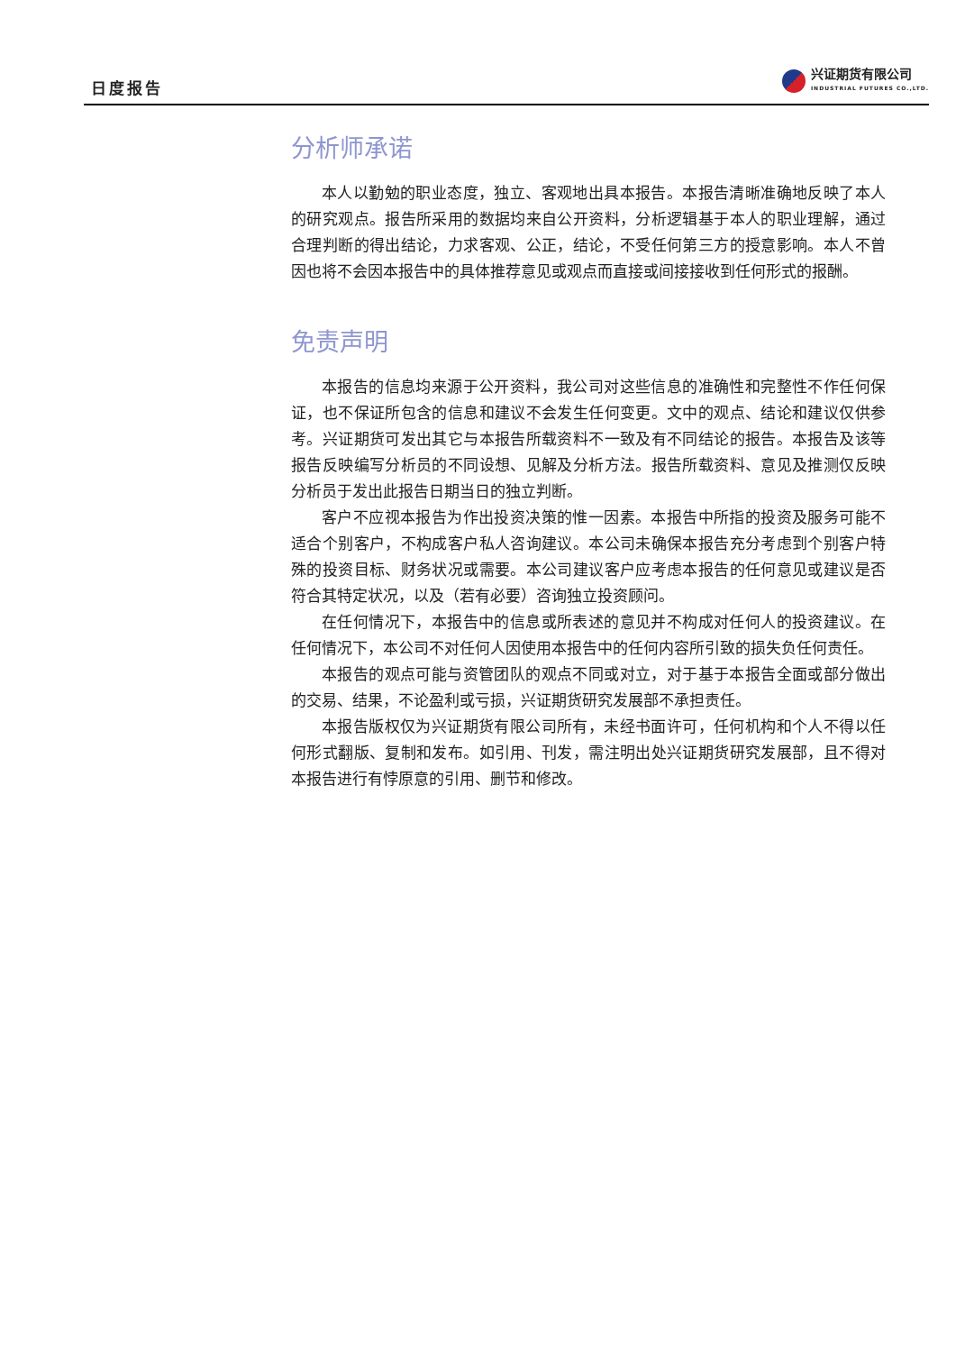日度报告
兴证期货有限公司
INDUSTRIAL FUTURES CO.,LTD.
分析师承诺
本人以勤勉的职业态度，独立、客观地出具本报告。本报告清晰准确地反映了本人的研究观点。报告所采用的数据均来自公开资料，分析逻辑基于本人的职业理解，通过合理判断的得出结论，力求客观、公正，结论，不受任何第三方的授意影响。本人不曾因也将不会因本报告中的具体推荐意见或观点而直接或间接接收到任何形式的报酬。
免责声明
本报告的信息均来源于公开资料，我公司对这些信息的准确性和完整性不作任何保证，也不保证所包含的信息和建议不会发生任何变更。文中的观点、结论和建议仅供参考。兴证期货可发出其它与本报告所载资料不一致及有不同结论的报告。本报告及该等报告反映编写分析员的不同设想、见解及分析方法。报告所载资料、意见及推测仅反映分析员于发出此报告日期当日的独立判断。
客户不应视本报告为作出投资决策的惟一因素。本报告中所指的投资及服务可能不适合个别客户，不构成客户私人咨询建议。本公司未确保本报告充分考虑到个别客户特殊的投资目标、财务状况或需要。本公司建议客户应考虑本报告的任何意见或建议是否符合其特定状况，以及（若有必要）咨询独立投资顾问。
在任何情况下，本报告中的信息或所表述的意见并不构成对任何人的投资建议。在任何情况下，本公司不对任何人因使用本报告中的任何内容所引致的损失负任何责任。
本报告的观点可能与资管团队的观点不同或对立，对于基于本报告全面或部分做出的交易、结果，不论盈利或亏损，兴证期货研究发展部不承担责任。
本报告版权仅为兴证期货有限公司所有，未经书面许可，任何机构和个人不得以任何形式翻版、复制和发布。如引用、刊发，需注明出处兴证期货研究发展部，且不得对本报告进行有悖原意的引用、删节和修改。